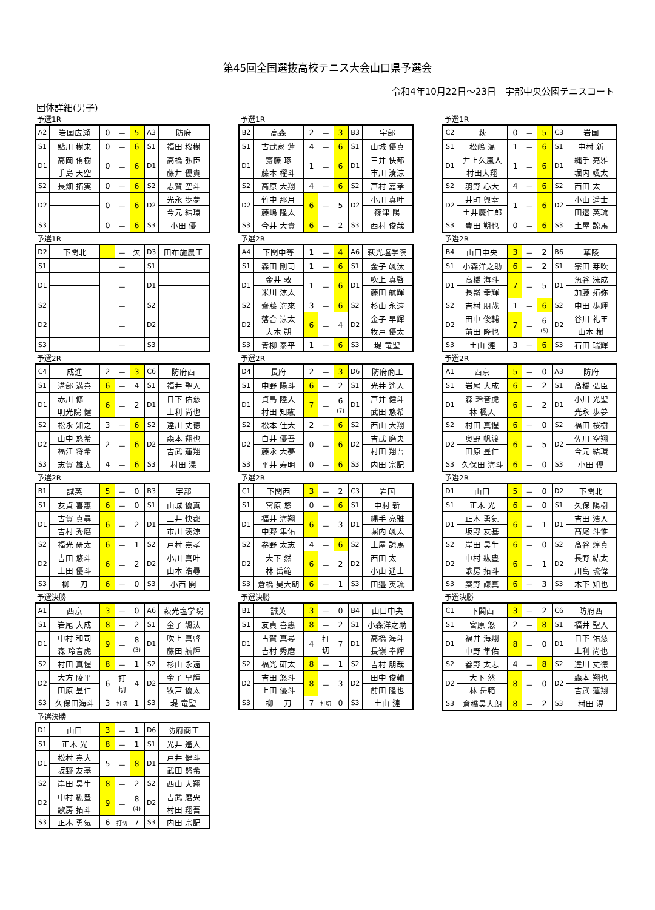第45回全国選抜高校テニス大会山口県予選会
令和4年10月22日～23日　宇部中央公園テニスコート
団体詳細(男子)
予選1R
| A2 | 岩国広瀬 | 0 | － | 5 | A3 | 防府 |
| S1 | 鮎川 樹来 | 0 | － | 6 | S1 | 福田 桜樹 |
| D1 | 高岡 侑樹 | 0 | － | 6 | D1 | 高橋 弘臣 |
| | 手島 天空 | | | | | 藤井 優貴 |
| S2 | 長畑 拓実 | 0 | － | 6 | S2 | 志賀 空斗 |
| D2 | | 0 | － | 6 | D2 | 光永 歩夢 |
| | | | | | | 今元 結環 |
| S3 | | 0 | － | 6 | S3 | 小田 優 |
予選1R
| B2 | 高森 | 2 | － | 3 | B3 | 宇部 |
| S1 | 古武家 蓮 | 4 | － | 6 | S1 | 山城 優真 |
| D1 | 齋藤 琢 | 1 | － | 6 | D1 | 三井 快都 |
| | 藤本 櫂斗 | | | | | 市川 湊涼 |
| S2 | 高原 大翔 | 4 | － | 6 | S2 | 戸村 嘉孝 |
| D2 | 竹中 那月 | 6 | － | 5 | D2 | 小川 真叶 |
| | 藤嶋 隆太 | | | | | 篠津 陽 |
| S3 | 今井 大貴 | 6 | － | 2 | S3 | 西村 俊哉 |
予選1R
| C2 | 萩 | 0 | － | 5 | C3 | 岩国 |
| S1 | 松嶋 温 | 1 | － | 6 | S1 | 中村 新 |
| D1 | 井上久嵐人 | 1 | － | 6 | D1 | 縄手 亮雅 |
| | 村田大翔 | | | | | 堀内 颯太 |
| S2 | 羽野 心大 | 4 | － | 6 | S2 | 西田 太一 |
| D2 | 井町 興幸 | 1 | － | 6 | D2 | 小山 遥士 |
| | 土井慶仁郎 | | | | | 田邉 英琉 |
| S3 | 豊田 朔也 | 0 | － | 6 | S3 | 土屋 諒馬 |
予選1R
| D2 | 下関北 | | － | 欠 | D3 | 田布施農工 |
| S1 | | | － | | S1 | |
| D1 | | | － | | D1 | |
| S2 | | | － | | S2 | |
| D2 | | | － | | D2 | |
| S3 | | | － | | S3 | |
予選2R
| A4 | 下関中等 | 1 | － | 4 | A6 | 萩光塩学院 |
| S1 | 森田 剛司 | 1 | － | 6 | S1 | 金子 颯汰 |
| D1 | 金井 敦 | 1 | － | 6 | D1 | 吹上 真啓 |
| | 米川 涼太 | | | | | 藤田 航輝 |
| S2 | 齋藤 海來 | 3 | － | 6 | S2 | 杉山 永遠 |
| D2 | 落合 涼太 | 6 | － | 4 | D2 | 金子 早輝 |
| | 大木 朔 | | | | | 牧戸 優太 |
| S3 | 青柳 泰平 | 1 | － | 6 | S3 | 堤 竜聖 |
予選2R
| B4 | 山口中央 | 3 | － | 2 | B6 | 華陵 |
| S1 | 小森洋之助 | 6 | － | 2 | S1 | 宗田 芽吹 |
| D1 | 高橋 海斗 | 7 | － | 5 | D1 | 魚谷 洸成 |
| | 長嶺 幸輝 | | | | | 加藤 拓弥 |
| S2 | 吉村 朋哉 | 1 | － | 6 | S2 | 中田 歩輝 |
| D2 | 田中 俊輔 | 7 | － | 6 (5) | D2 | 谷川 礼王 |
| | 前田 隆也 | | | | | 山本 樹 |
| S3 | 土山 漣 | 3 | － | 6 | S3 | 石田 瑞輝 |
予選2R
| C4 | 成進 | 2 | － | 3 | C6 | 防府西 |
| S1 | 溝部 満喜 | 6 | － | 4 | S1 | 福井 聖人 |
| D1 | 赤川 修一 | 6 | － | 2 | D1 | 日下 佑慈 |
| | 明光院 健 | | | | | 上利 尚也 |
| S2 | 松永 知之 | 3 | － | 6 | S2 | 達川 丈徳 |
| D2 | 山中 悠希 | 2 | － | 6 | D2 | 森本 翔也 |
| | 福江 将希 | | | | | 吉武 蓮翔 |
| S3 | 志賀 雄太 | 4 | － | 6 | S3 | 村田 滉 |
予選2R
| D4 | 長府 | 2 | － | 3 | D6 | 防府商工 |
| S1 | 中野 陽斗 | 6 | － | 2 | S1 | 光井 遙人 |
| D1 | 貞島 陸人 | 7 | － | 6 (7) | D1 | 戸井 健斗 |
| | 村田 知紘 | | | | | 武田 悠希 |
| S2 | 松本 佳大 | 2 | － | 6 | S2 | 西山 大翔 |
| D2 | 白井 優吾 | 0 | － | 6 | D2 | 吉武 磨央 |
| | 藤永 大夢 | | | | | 村田 翔吾 |
| S3 | 平井 寿明 | 0 | － | 6 | S3 | 内田 宗記 |
予選2R
| A1 | 西京 | 5 | － | 0 | A3 | 防府 |
| S1 | 岩尾 大成 | 6 | － | 2 | S1 | 髙橋 弘臣 |
| D1 | 森 玲音虎 | 6 | － | 2 | D1 | 小川 光聖 |
| | 林 楓人 | | | | | 光永 歩夢 |
| S2 | 村田 真惺 | 6 | － | 0 | S2 | 福田 桜樹 |
| D2 | 奥野 帆渡 | 6 | － | 5 | D2 | 佐川 空翔 |
| | 田原 昱仁 | | | | | 今元 結環 |
| S3 | 久保田 海斗 | 6 | － | 0 | S3 | 小田 優 |
予選2R
| B1 | 誠英 | 5 | － | 0 | B3 | 宇部 |
| S1 | 友貞 喜惠 | 6 | － | 0 | S1 | 山城 優真 |
| D1 | 古賀 真尋 | 6 | － | 2 | D1 | 三井 快都 |
| | 吉村 秀磨 | | | | | 市川 湊涼 |
| S2 | 福光 研太 | 6 | － | 1 | S2 | 戸村 嘉孝 |
| D2 | 吉田 悠斗 | 6 | － | 2 | D2 | 小川 真叶 |
| | 上田 優斗 | | | | | 山本 浩尋 |
| S3 | 柳 一刀 | 6 | － | 0 | S3 | 小西 開 |
予選2R
| C1 | 下関西 | 3 | － | 2 | C3 | 岩国 |
| S1 | 宮原 悠 | 0 | － | 6 | S1 | 中村 新 |
| D1 | 福井 海翔 | 6 | － | 3 | D1 | 縄手 亮雅 |
| | 中野 隼佑 | | | | | 堀内 颯太 |
| S2 | 畚野 太志 | 4 | － | 6 | S2 | 土屋 諒馬 |
| D2 | 大下 然 | 6 | － | 2 | D2 | 西田 太一 |
| | 林 岳範 | | | | | 小山 遥士 |
| S3 | 倉橋 昊大朗 | 6 | － | 1 | S3 | 田邉 英琉 |
予選2R
| D1 | 山口 | 5 | － | 0 | D2 | 下関北 |
| S1 | 正木 光 | 6 | － | 0 | S1 | 久保 陽樹 |
| D1 | 正木 勇気 | 6 | － | 1 | D1 | 吉田 浩人 |
| | 坂野 友基 | | | | | 髙尾 斗惟 |
| S2 | 岸田 昊生 | 6 | － | 0 | S2 | 髙谷 煌真 |
| D2 | 中村 紘豊 | 6 | － | 1 | D2 | 長野 結太 |
| | 歌房 拓斗 | | | | | 川島 琉偉 |
| S3 | 案野 謙真 | 6 | － | 3 | S3 | 木下 知也 |
予選決勝
| A1 | 西京 | 3 | － | 0 | A6 | 萩光塩学院 |
| S1 | 岩尾 大成 | 8 | － | 2 | S1 | 金子 颯汰 |
| D1 | 中村 和司 | 9 | － | 8 (3) | D1 | 吹上 真啓 |
| | 森 玲音虎 | | | | | 藤田 航輝 |
| S2 | 村田 真惺 | 8 | － | 1 | S2 | 杉山 永遠 |
| D2 | 大方 陵平 | 6 | 打 切 | 4 | D2 | 金子 早輝 |
| | 田原 昱仁 | | | | | 牧戸 優太 |
| S3 | 久保田海斗 | 3 | 打切 | 1 | S3 | 堤 竜聖 |
予選決勝
| B1 | 誠英 | 3 | － | 0 | B4 | 山口中央 |
| S1 | 友貞 喜惠 | 8 | － | 2 | S1 | 小森洋之助 |
| D1 | 古賀 真尋 | 4 | 打 切 | 7 | D1 | 高橋 海斗 |
| | 吉村 秀磨 | | | | | 長嶺 幸輝 |
| S2 | 福光 研太 | 8 | － | 1 | S2 | 吉村 朋哉 |
| D2 | 吉田 悠斗 | 8 | － | 3 | D2 | 田中 俊輔 |
| | 上田 優斗 | | | | | 前田 隆也 |
| S3 | 柳 一刀 | 7 | 打切 | 0 | S3 | 土山 漣 |
予選決勝
| C1 | 下関西 | 3 | － | 2 | C6 | 防府西 |
| S1 | 宮原 悠 | 2 | － | 8 | S1 | 福井 聖人 |
| D1 | 福井 海翔 | 8 | － | 0 | D1 | 日下 佑慈 |
| | 中野 隼佑 | | | | | 上利 尚也 |
| S2 | 畚野 太志 | 4 | － | 8 | S2 | 達川 丈徳 |
| D2 | 大下 然 | 8 | － | 0 | D2 | 森本 翔也 |
| | 林 岳範 | | | | | 吉武 蓮翔 |
| S3 | 倉橋昊大朗 | 8 | － | 2 | S3 | 村田 滉 |
予選決勝
| D1 | 山口 | 3 | － | 1 | D6 | 防府商工 |
| S1 | 正木 光 | 8 | － | 1 | S1 | 光井 遙人 |
| D1 | 松村 嘉大 | 5 | － | 8 | D1 | 戸井 健斗 |
| | 坂野 友基 | | | | | 武田 悠希 |
| S2 | 岸田 昊生 | 8 | － | 2 | S2 | 西山 大翔 |
| D2 | 中村 紘豊 | 9 | － | 8 (4) | D2 | 吉武 磨央 |
| | 歌房 拓斗 | | | | | 村田 翔吾 |
| S3 | 正木 勇気 | 6 | 打切 | 7 | S3 | 内田 宗記 |